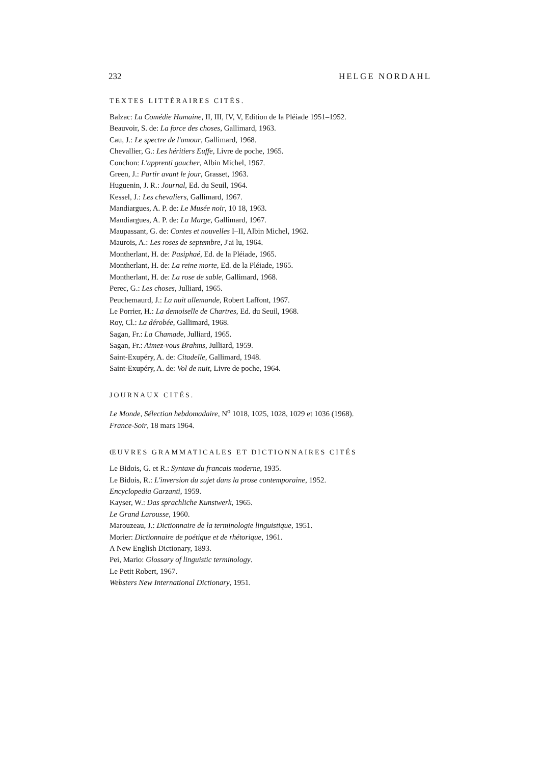232 HELGE NORDAHL
TEXTES LITTÉRAIRES CITÉS.
Balzac: La Comédie Humaine, II, III, IV, V, Edition de la Pléiade 1951–1952.
Beauvoir, S. de: La force des choses, Gallimard, 1963.
Cau, J.: Le spectre de l'amour, Gallimard, 1968.
Chevallier, G.: Les héritiers Euffe, Livre de poche, 1965.
Conchon: L'apprenti gaucher, Albin Michel, 1967.
Green, J.: Partir avant le jour, Grasset, 1963.
Huguenin, J. R.: Journal, Ed. du Seuil, 1964.
Kessel, J.: Les chevaliers, Gallimard, 1967.
Mandiargues, A. P. de: Le Musée noir, 10 18, 1963.
Mandiargues, A. P. de: La Marge, Gallimard, 1967.
Maupassant, G. de: Contes et nouvelles I–II, Albin Michel, 1962.
Maurois, A.: Les roses de septembre, J'ai lu, 1964.
Montherlant, H. de: Pasiphaé, Ed. de la Pléiade, 1965.
Montherlant, H. de: La reine morte, Ed. de la Pléiade, 1965.
Montherlant, H. de: La rose de sable, Gallimard, 1968.
Perec, G.: Les choses, Julliard, 1965.
Peuchemaurd, J.: La nuit allemande, Robert Laffont, 1967.
Le Porrier, H.: La demoiselle de Chartres, Ed. du Seuil, 1968.
Roy, Cl.: La dérobée, Gallimard, 1968.
Sagan, Fr.: La Chamade, Julliard, 1965.
Sagan, Fr.: Aimez-vous Brahms, Julliard, 1959.
Saint-Exupéry, A. de: Citadelle, Gallimard, 1948.
Saint-Exupéry, A. de: Vol de nuit, Livre de poche, 1964.
JOURNAUX CITÉS.
Le Monde, Sélection hebdomadaire, N<sup>o</sup> 1018, 1025, 1028, 1029 et 1036 (1968).
France-Soir, 18 mars 1964.
ŒUVRES GRAMMATICALES ET DICTIONNAIRES CITÉS
Le Bidois, G. et R.: Syntaxe du francais moderne, 1935.
Le Bidois, R.: L'inversion du sujet dans la prose contemporaine, 1952.
Encyclopedia Garzanti, 1959.
Kayser, W.: Das sprachliche Kunstwerk, 1965.
Le Grand Larousse, 1960.
Marouzeau, J.: Dictionnaire de la terminologie linguistique, 1951.
Morier: Dictionnaire de poétique et de rhétorique, 1961.
A New English Dictionary, 1893.
Pei, Mario: Glossary of linguistic terminology.
Le Petit Robert, 1967.
Websters New International Dictionary, 1951.